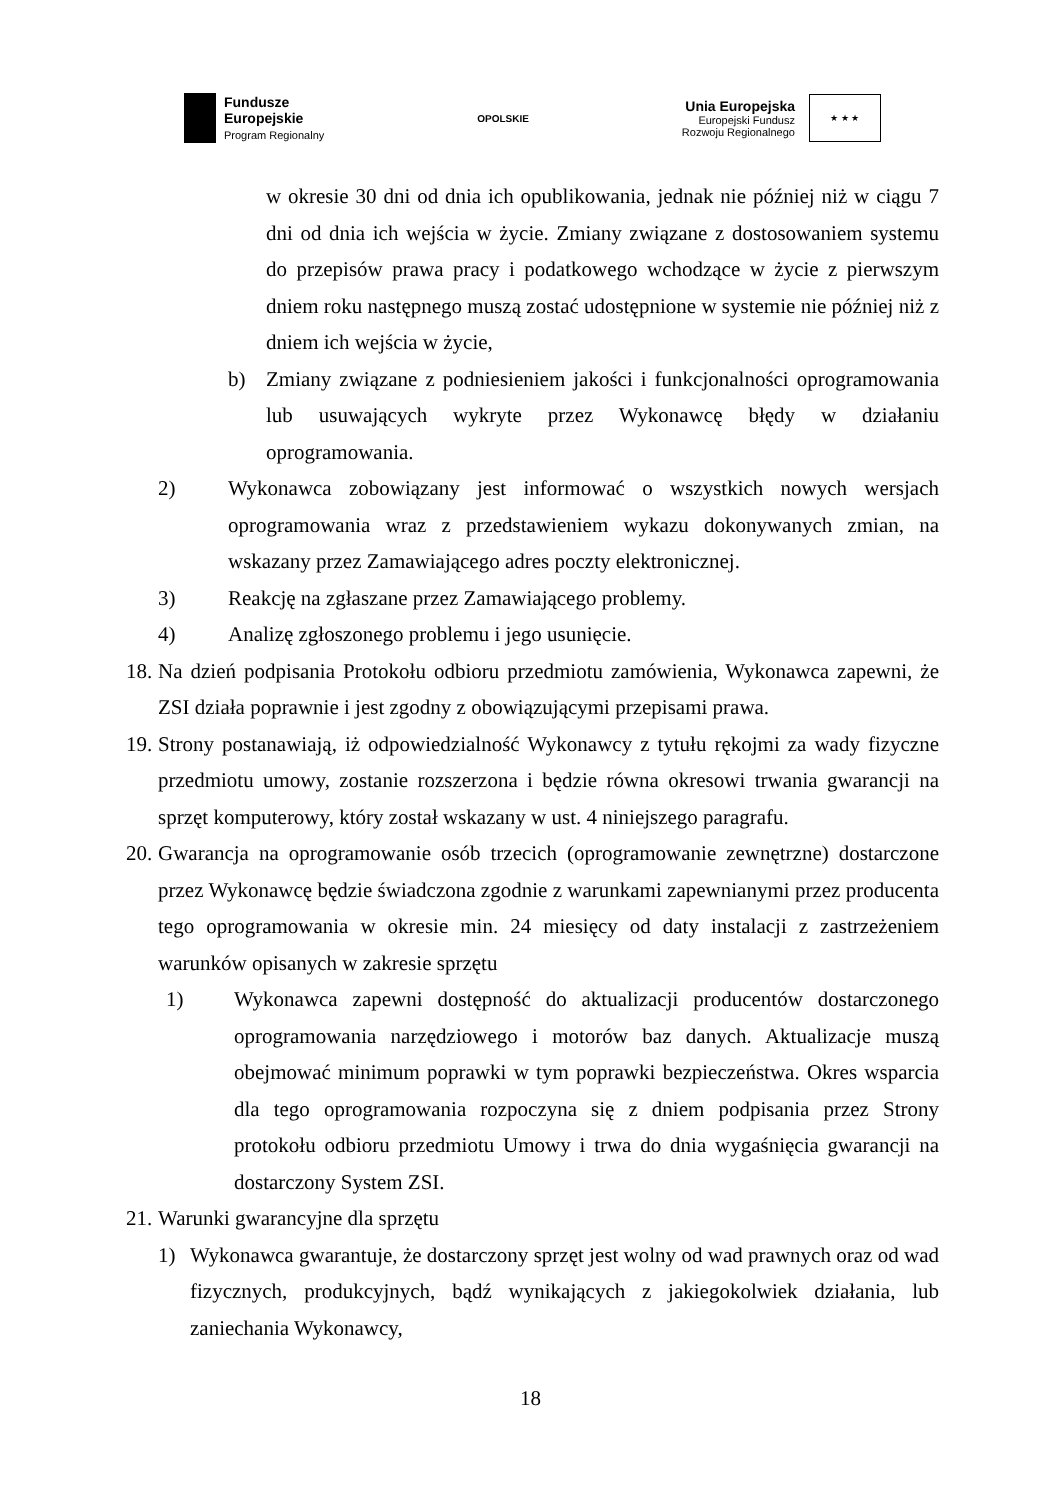Fundusze
Europejskie
Program Regionalny
OPOLSKIE
Unia Europejska
Europejski Fundusz
Rozwoju Regionalnego
★ ★ ★
w okresie 30 dni od dnia ich opublikowania, jednak nie później niż w ciągu 7 dni od dnia ich wejścia w życie. Zmiany związane z dostosowaniem systemu do przepisów prawa pracy i podatkowego wchodzące w życie z pierwszym dniem roku następnego muszą zostać udostępnione w systemie nie później niż z dniem ich wejścia w życie,
b) Zmiany związane z podniesieniem jakości i funkcjonalności oprogramowania lub usuwających wykryte przez Wykonawcę błędy w działaniu oprogramowania.
2) Wykonawca zobowiązany jest informować o wszystkich nowych wersjach oprogramowania wraz z przedstawieniem wykazu dokonywanych zmian, na wskazany przez Zamawiającego adres poczty elektronicznej.
3) Reakcję na zgłaszane przez Zamawiającego problemy.
4) Analizę zgłoszonego problemu i jego usunięcie.
18. Na dzień podpisania Protokołu odbioru przedmiotu zamówienia, Wykonawca zapewni, że ZSI działa poprawnie i jest zgodny z obowiązującymi przepisami prawa.
19. Strony postanawiają, iż odpowiedzialność Wykonawcy z tytułu rękojmi za wady fizyczne przedmiotu umowy, zostanie rozszerzona i będzie równa okresowi trwania gwarancji na sprzęt komputerowy, który został wskazany w ust. 4 niniejszego paragrafu.
20. Gwarancja na oprogramowanie osób trzecich (oprogramowanie zewnętrzne) dostarczone przez Wykonawcę będzie świadczona zgodnie z warunkami zapewnianymi przez producenta tego oprogramowania w okresie min. 24 miesięcy od daty instalacji z zastrzeżeniem warunków opisanych w zakresie sprzętu
1) Wykonawca zapewni dostępność do aktualizacji producentów dostarczonego oprogramowania narzędziowego i motorów baz danych. Aktualizacje muszą obejmować minimum poprawki w tym poprawki bezpieczeństwa. Okres wsparcia dla tego oprogramowania rozpoczyna się z dniem podpisania przez Strony protokołu odbioru przedmiotu Umowy i trwa do dnia wygaśnięcia gwarancji na dostarczony System ZSI.
21. Warunki gwarancyjne dla sprzętu
1) Wykonawca gwarantuje, że dostarczony sprzęt jest wolny od wad prawnych oraz od wad fizycznych, produkcyjnych, bądź wynikających z jakiegokolwiek działania, lub zaniechania Wykonawcy,
18